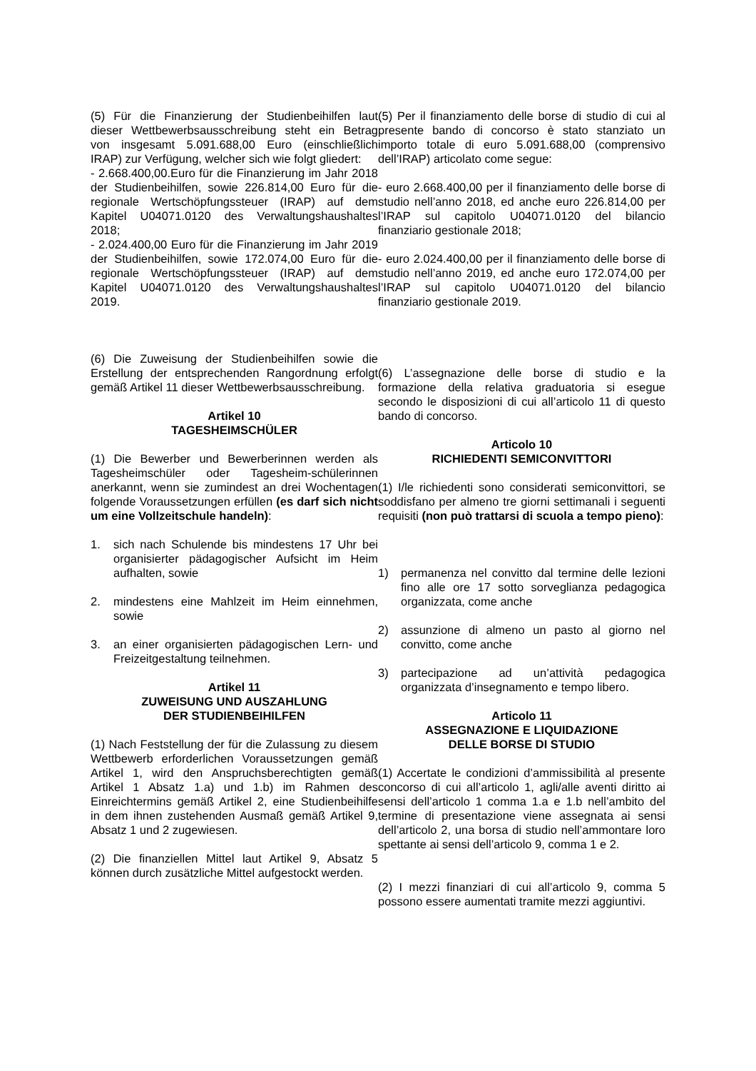(5) Für die Finanzierung der Studienbeihilfen laut dieser Wettbewerbsausschreibung steht ein Betrag von insgesamt 5.091.688,00 Euro (einschließlich IRAP) zur Verfügung, welcher sich wie folgt gliedert:
- 2.668.400,00.Euro für die Finanzierung im Jahr 2018 der Studienbeihilfen, sowie 226.814,00 Euro für die regionale Wertschöpfungssteuer (IRAP) auf dem Kapitel U04071.0120 des Verwaltungshaushaltes 2018;
- 2.024.400,00 Euro für die Finanzierung im Jahr 2019 der Studienbeihilfen, sowie 172.074,00 Euro für die regionale Wertschöpfungssteuer (IRAP) auf dem Kapitel U04071.0120 des Verwaltungshaushaltes 2019.
(6) Die Zuweisung der Studienbeihilfen sowie die Erstellung der entsprechenden Rangordnung erfolgt gemäß Artikel 11 dieser Wettbewerbsausschreibung.
Artikel 10
TAGESHEIMSCHÜLER
(1) Die Bewerber und Bewerberinnen werden als Tagesheimschüler oder Tagesheim-schülerinnen anerkannt, wenn sie zumindest an drei Wochentagen folgende Voraussetzungen erfüllen (es darf sich nicht um eine Vollzeitschule handeln):
1. sich nach Schulende bis mindestens 17 Uhr bei organisierter pädagogischer Aufsicht im Heim aufhalten, sowie
2. mindestens eine Mahlzeit im Heim einnehmen, sowie
3. an einer organisierten pädagogischen Lern- und Freizeitgestaltung teilnehmen.
Artikel 11
ZUWEISUNG UND AUSZAHLUNG
DER STUDIENBEIHILFEN
(1) Nach Feststellung der für die Zulassung zu diesem Wettbewerb erforderlichen Voraussetzungen gemäß Artikel 1, wird den Anspruchsberechtigten gemäß Artikel 1 Absatz 1.a) und 1.b) im Rahmen des Einreichtermins gemäß Artikel 2, eine Studienbeihilfe in dem ihnen zustehenden Ausmaß gemäß Artikel 9, Absatz 1 und 2 zugewiesen.
(2) Die finanziellen Mittel laut Artikel 9, Absatz 5 können durch zusätzliche Mittel aufgestockt werden.
(5) Per il finanziamento delle borse di studio di cui al presente bando di concorso è stato stanziato un importo totale di euro 5.091.688,00 (comprensivo dell’IRAP) articolato come segue:
- euro 2.668.400,00 per il finanziamento delle borse di studio nell’anno 2018, ed anche euro 226.814,00 per l’IRAP sul capitolo U04071.0120 del bilancio finanziario gestionale 2018;
- euro 2.024.400,00 per il finanziamento delle borse di studio nell’anno 2019, ed anche euro 172.074,00 per l’IRAP sul capitolo U04071.0120 del bilancio finanziario gestionale 2019.
(6) L’assegnazione delle borse di studio e la formazione della relativa graduatoria si esegue secondo le disposizioni di cui all’articolo 11 di questo bando di concorso.
Articolo 10
RICHIEDENTI SEMICONVITTORI
(1) I/le richiedenti sono considerati semiconvittori, se soddisfano per almeno tre giorni settimanali i seguenti requisiti (non può trattarsi di scuola a tempo pieno):
1) permanenza nel convitto dal termine delle lezioni fino alle ore 17 sotto sorveglianza pedagogica organizzata, come anche
2) assunzione di almeno un pasto al giorno nel convitto, come anche
3) partecipazione ad un’attività pedagogica organizzata d’insegnamento e tempo libero.
Articolo 11
ASSEGNAZIONE E LIQUIDAZIONE
DELLE BORSE DI STUDIO
(1) Accertate le condizioni d’ammissibilità al presente concorso di cui all’articolo 1, agli/alle aventi diritto ai sensi dell’articolo 1 comma 1.a e 1.b nell’ambito del termine di presentazione viene assegnata ai sensi dell’articolo 2, una borsa di studio nell’ammontare loro spettante ai sensi dell’articolo 9, comma 1 e 2.
(2) I mezzi finanziari di cui all’articolo 9, comma 5 possono essere aumentati tramite mezzi aggiuntivi.